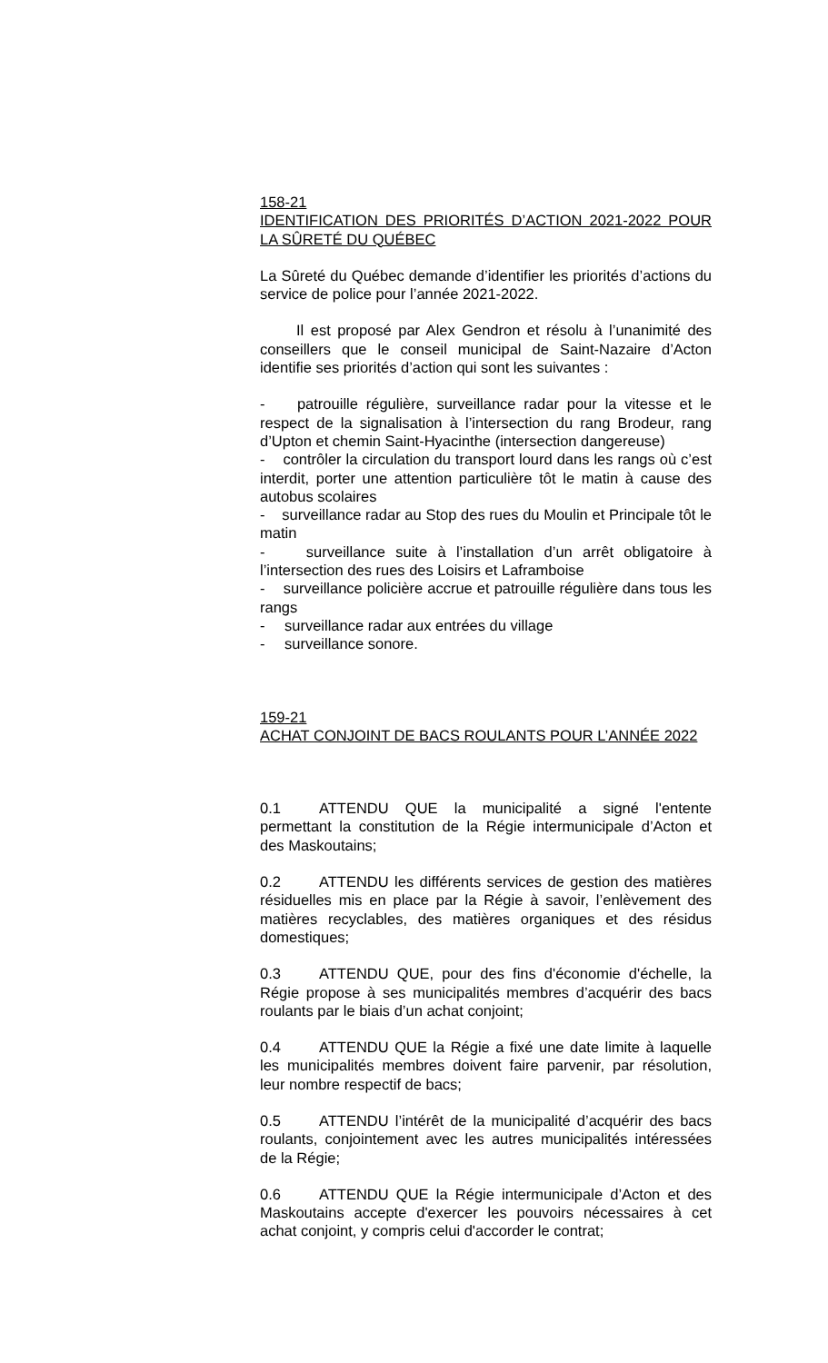158-21
IDENTIFICATION DES PRIORITÉS D’ACTION 2021-2022 POUR LA SÛRETÉ DU QUÉBEC
La Sûreté du Québec demande d’identifier les priorités d’actions du service de police pour l’année 2021-2022.
Il est proposé par Alex Gendron et résolu à l’unanimité des conseillers que le conseil municipal de Saint-Nazaire d’Acton identifie ses priorités d’action qui sont les suivantes :
- patrouille régulière, surveillance radar pour la vitesse et le respect de la signalisation à l’intersection du rang Brodeur, rang d’Upton et chemin Saint-Hyacinthe (intersection dangereuse)
- contrôler la circulation du transport lourd dans les rangs où c’est interdit, porter une attention particulière tôt le matin à cause des autobus scolaires
- surveillance radar au Stop des rues du Moulin et Principale tôt le matin
- surveillance suite à l’installation d’un arrêt obligatoire à l’intersection des rues des Loisirs et Laframboise
- surveillance policière accrue et patrouille régulière dans tous les rangs
- surveillance radar aux entrées du village
- surveillance sonore.
159-21
ACHAT CONJOINT DE BACS ROULANTS POUR L’ANNÉE 2022
0.1 ATTENDU QUE la municipalité a signé l'entente permettant la constitution de la Régie intermunicipale d’Acton et des Maskoutains;
0.2 ATTENDU les différents services de gestion des matières résiduelles mis en place par la Régie à savoir, l’enlèvement des matières recyclables, des matières organiques et des résidus domestiques;
0.3 ATTENDU QUE, pour des fins d'économie d'échelle, la Régie propose à ses municipalités membres d’acquérir des bacs roulants par le biais d’un achat conjoint;
0.4 ATTENDU QUE la Régie a fixé une date limite à laquelle les municipalités membres doivent faire parvenir, par résolution, leur nombre respectif de bacs;
0.5 ATTENDU l’intérêt de la municipalité d’acquérir des bacs roulants, conjointement avec les autres municipalités intéressées de la Régie;
0.6 ATTENDU QUE la Régie intermunicipale d’Acton et des Maskoutains accepte d'exercer les pouvoirs nécessaires à cet achat conjoint, y compris celui d'accorder le contrat;